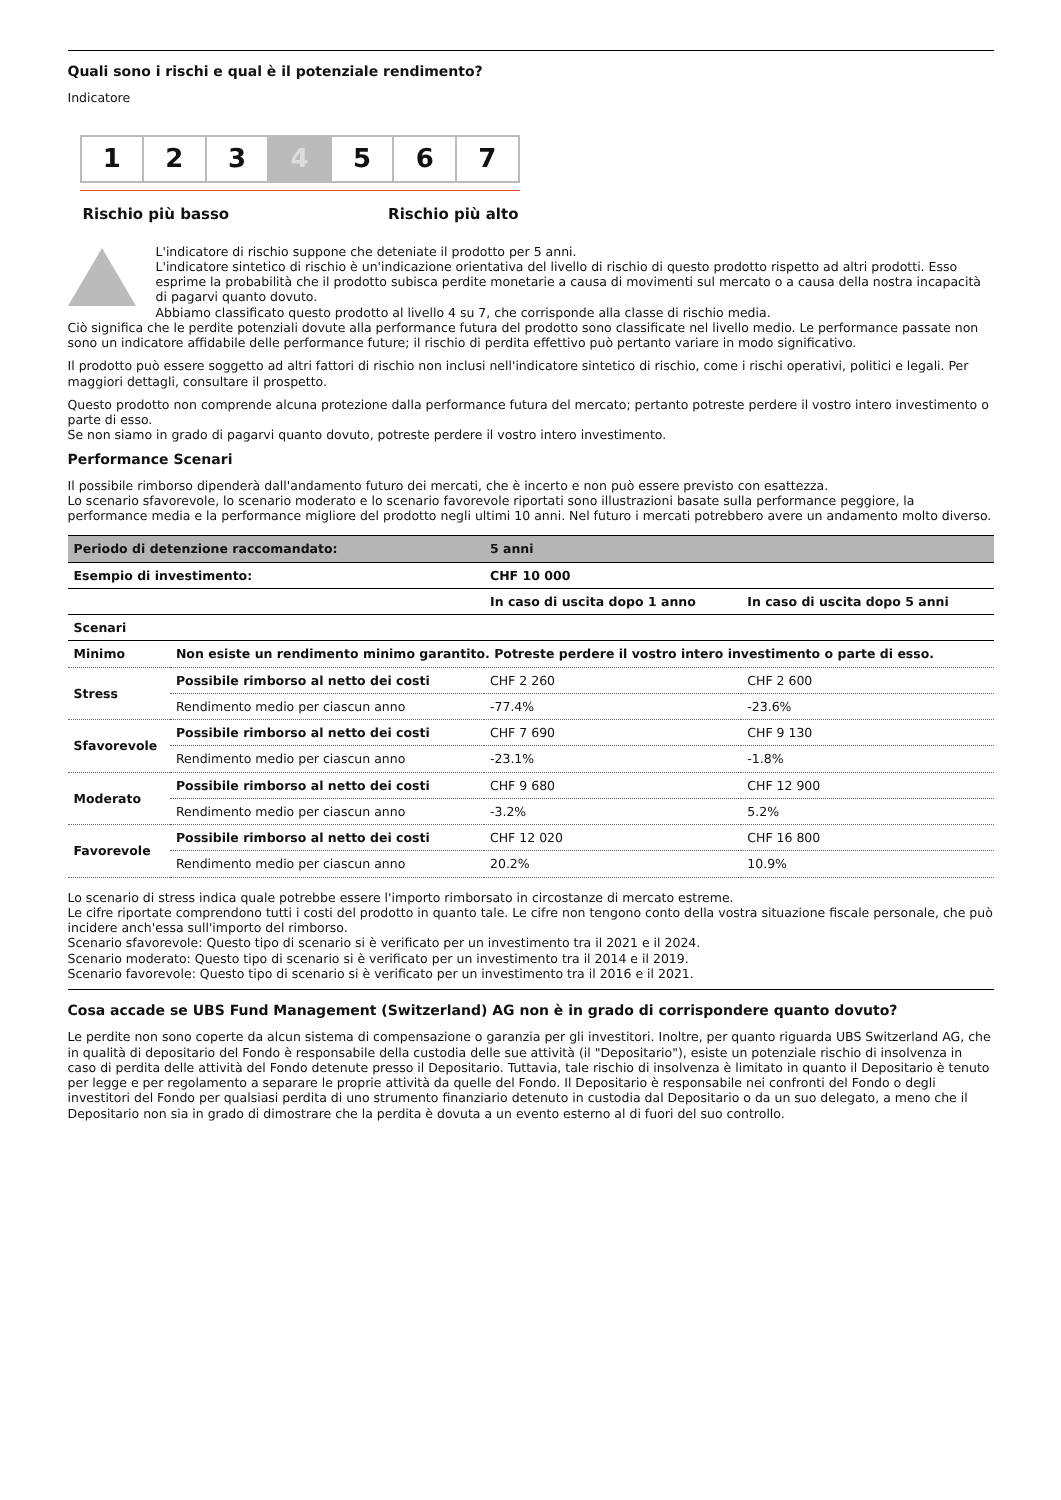Quali sono i rischi e qual è il potenziale rendimento?
Indicatore
1 2 3 4 5 6 7
Rischio più basso Rischio più alto
L'indicatore di rischio suppone che deteniate il prodotto per 5 anni.
L'indicatore sintetico di rischio è un'indicazione orientativa del livello di rischio di questo prodotto rispetto ad altri prodotti. Esso esprime la probabilità che il prodotto subisca perdite monetarie a causa di movimenti sul mercato o a causa della nostra incapacità di pagarvi quanto dovuto.
Abbiamo classificato questo prodotto al livello 4 su 7, che corrisponde alla classe di rischio media.
Ciò significa che le perdite potenziali dovute alla performance futura del prodotto sono classificate nel livello medio. Le performance passate non sono un indicatore affidabile delle performance future; il rischio di perdita effettivo può pertanto variare in modo significativo.
Il prodotto può essere soggetto ad altri fattori di rischio non inclusi nell'indicatore sintetico di rischio, come i rischi operativi, politici e legali. Per maggiori dettagli, consultare il prospetto.
Questo prodotto non comprende alcuna protezione dalla performance futura del mercato; pertanto potreste perdere il vostro intero investimento o parte di esso.
Se non siamo in grado di pagarvi quanto dovuto, potreste perdere il vostro intero investimento.
Performance Scenari
Il possibile rimborso dipenderà dall'andamento futuro dei mercati, che è incerto e non può essere previsto con esattezza.
Lo scenario sfavorevole, lo scenario moderato e lo scenario favorevole riportati sono illustrazioni basate sulla performance peggiore, la performance media e la performance migliore del prodotto negli ultimi 10 anni. Nel futuro i mercati potrebbero avere un andamento molto diverso.
| Periodo di detenzione raccomandato: | | 5 anni | |
| --- | --- | --- | --- |
| Esempio di investimento: | | CHF 10 000 | |
| | | In caso di uscita dopo 1 anno | In caso di uscita dopo 5 anni |
| Scenari | | | |
| Minimo | Non esiste un rendimento minimo garantito. Potreste perdere il vostro intero investimento o parte di esso. | | |
| Stress | Possibile rimborso al netto dei costi | CHF 2 260 | CHF 2 600 |
| | Rendimento medio per ciascun anno | -77.4% | -23.6% |
| Sfavorevole | Possibile rimborso al netto dei costi | CHF 7 690 | CHF 9 130 |
| | Rendimento medio per ciascun anno | -23.1% | -1.8% |
| Moderato | Possibile rimborso al netto dei costi | CHF 9 680 | CHF 12 900 |
| | Rendimento medio per ciascun anno | -3.2% | 5.2% |
| Favorevole | Possibile rimborso al netto dei costi | CHF 12 020 | CHF 16 800 |
| | Rendimento medio per ciascun anno | 20.2% | 10.9% |
Lo scenario di stress indica quale potrebbe essere l'importo rimborsato in circostanze di mercato estreme.
Le cifre riportate comprendono tutti i costi del prodotto in quanto tale. Le cifre non tengono conto della vostra situazione fiscale personale, che può incidere anch'essa sull'importo del rimborso.
Scenario sfavorevole: Questo tipo di scenario si è verificato per un investimento tra il 2021 e il 2024.
Scenario moderato: Questo tipo di scenario si è verificato per un investimento tra il 2014 e il 2019.
Scenario favorevole: Questo tipo di scenario si è verificato per un investimento tra il 2016 e il 2021.
Cosa accade se UBS Fund Management (Switzerland) AG non è in grado di corrispondere quanto dovuto?
Le perdite non sono coperte da alcun sistema di compensazione o garanzia per gli investitori. Inoltre, per quanto riguarda UBS Switzerland AG, che in qualità di depositario del Fondo è responsabile della custodia delle sue attività (il "Depositario"), esiste un potenziale rischio di insolvenza in caso di perdita delle attività del Fondo detenute presso il Depositario. Tuttavia, tale rischio di insolvenza è limitato in quanto il Depositario è tenuto per legge e per regolamento a separare le proprie attività da quelle del Fondo. Il Depositario è responsabile nei confronti del Fondo o degli investitori del Fondo per qualsiasi perdita di uno strumento finanziario detenuto in custodia dal Depositario o da un suo delegato, a meno che il Depositario non sia in grado di dimostrare che la perdita è dovuta a un evento esterno al di fuori del suo controllo.